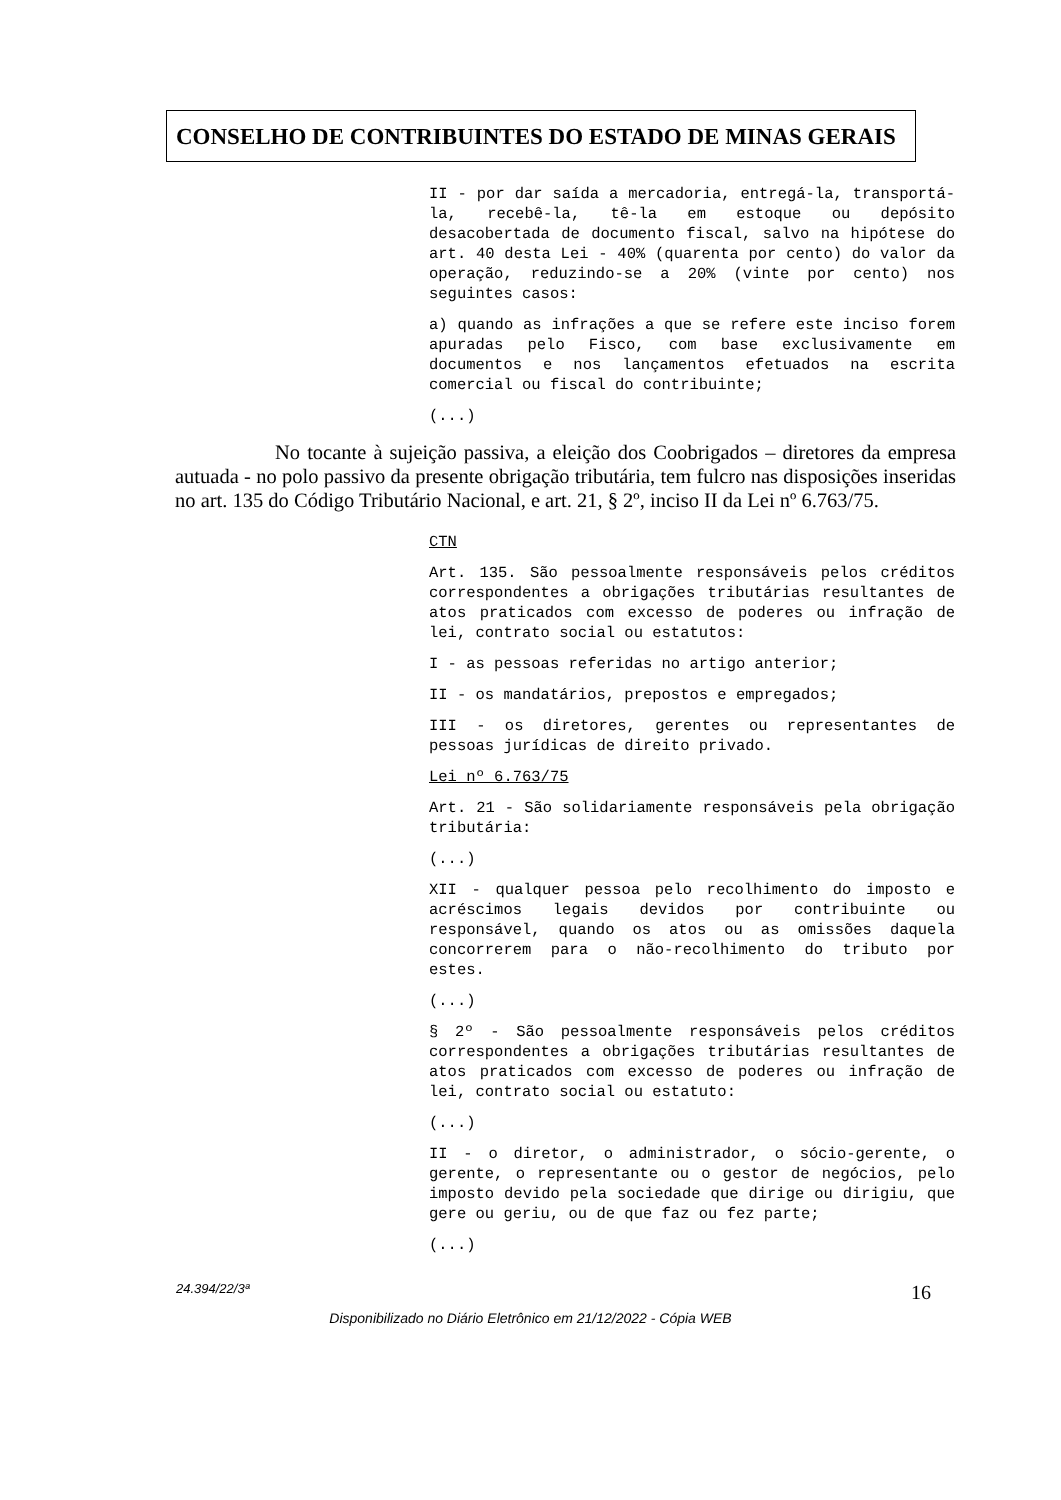CONSELHO DE CONTRIBUINTES DO ESTADO DE MINAS GERAIS
II - por dar saída a mercadoria, entregá-la, transportá-la, recebê-la, tê-la em estoque ou depósito desacobertada de documento fiscal, salvo na hipótese do art. 40 desta Lei - 40% (quarenta por cento) do valor da operação, reduzindo-se a 20% (vinte por cento) nos seguintes casos:
a) quando as infrações a que se refere este inciso forem apuradas pelo Fisco, com base exclusivamente em documentos e nos lançamentos efetuados na escrita comercial ou fiscal do contribuinte;
(...)
No tocante à sujeição passiva, a eleição dos Coobrigados – diretores da empresa autuada - no polo passivo da presente obrigação tributária, tem fulcro nas disposições inseridas no art. 135 do Código Tributário Nacional, e art. 21, § 2º, inciso II da Lei nº 6.763/75.
CTN
Art. 135. São pessoalmente responsáveis pelos créditos correspondentes a obrigações tributárias resultantes de atos praticados com excesso de poderes ou infração de lei, contrato social ou estatutos:
I - as pessoas referidas no artigo anterior;
II - os mandatários, prepostos e empregados;
III - os diretores, gerentes ou representantes de pessoas jurídicas de direito privado.
Lei nº 6.763/75
Art. 21 - São solidariamente responsáveis pela obrigação tributária:
(...)
XII - qualquer pessoa pelo recolhimento do imposto e acréscimos legais devidos por contribuinte ou responsável, quando os atos ou as omissões daquela concorrerem para o não-recolhimento do tributo por estes.
(...)
§ 2º - São pessoalmente responsáveis pelos créditos correspondentes a obrigações tributárias resultantes de atos praticados com excesso de poderes ou infração de lei, contrato social ou estatuto:
(...)
II - o diretor, o administrador, o sócio-gerente, o gerente, o representante ou o gestor de negócios, pelo imposto devido pela sociedade que dirige ou dirigiu, que gere ou geriu, ou de que faz ou fez parte;
(...)
24.394/22/3ª 16
Disponibilizado no Diário Eletrônico em 21/12/2022 - Cópia WEB